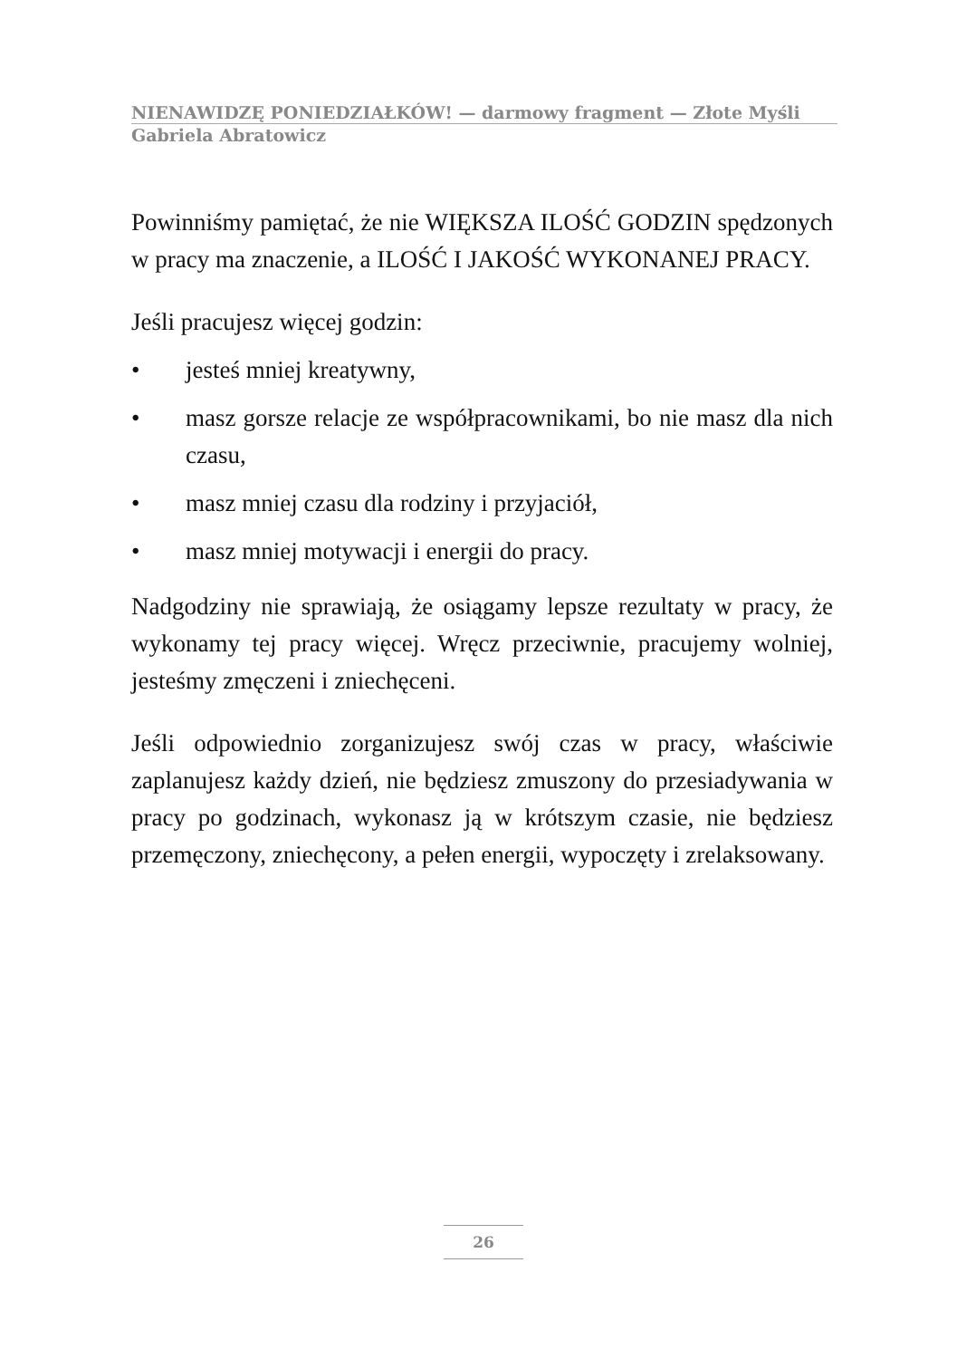NIENAWIDZĘ PONIEDZIAŁKÓW! — darmowy fragment — Złote Myśli
Gabriela Abratowicz
Powinniśmy pamiętać, że nie WIĘKSZA ILOŚĆ GODZIN spędzonych w pracy ma znaczenie, a ILOŚĆ I JAKOŚĆ WYKONANEJ PRACY.
Jeśli pracujesz więcej godzin:
• jesteś mniej kreatywny,
• masz gorsze relacje ze współpracownikami, bo nie masz dla nich czasu,
• masz mniej czasu dla rodziny i przyjaciół,
• masz mniej motywacji i energii do pracy.
Nadgodziny nie sprawiają, że osiągamy lepsze rezultaty w pracy, że wykonamy tej pracy więcej. Wręcz przeciwnie, pracujemy wolniej, jesteśmy zmęczeni i zniechęceni.
Jeśli odpowiednio zorganizujesz swój czas w pracy, właściwie zaplanujesz każdy dzień, nie będziesz zmuszony do przesiadywania w pracy po godzinach, wykonasz ją w krótszym czasie, nie będziesz przemęczony, zniechęcony, a pełen energii, wypoczęty i zrelaksowany.
26